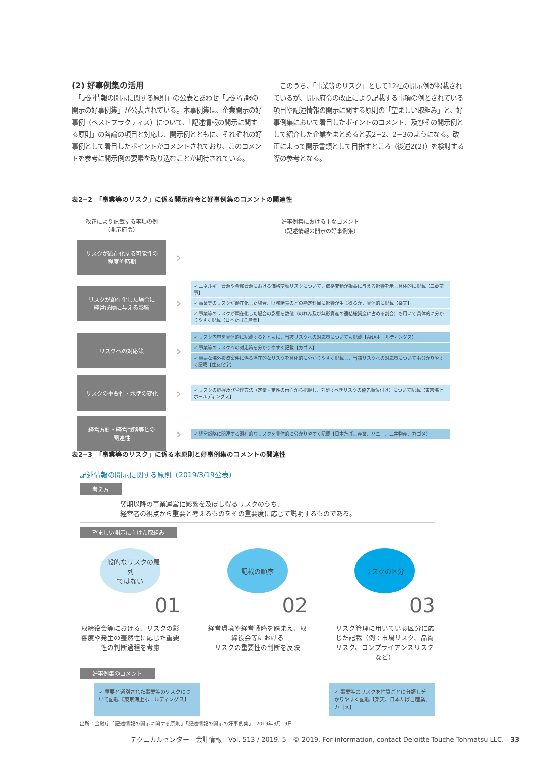(2) 好事例集の活用
　「記述情報の開示に関する原則」の公表とあわせ「記述情報の開示の好事例集」が公表されている。本事例集は、企業開示の好事例（ベストプラクティス）について、「記述情報の開示に関する原則」の各論の項目と対応し、開示例とともに、それぞれの好事例として着目したポイントがコメントされており、このコメントを参考に開示例の要素を取り込むことが期待されている。
　このうち、「事業等のリスク」として12社の開示例が掲載されているが、開示府令の改正により記載する事項の例とされている項目や記述情報の開示に関する原則の「望ましい取組み」と、好事例集において着目したポイントのコメント、及びその開示例として紹介した企業をまとめると表2−2、2−3のようになる。改正によって開示書類として目指すところ（後述2(2)）を検討する際の参考となる。
表2−2　「事業等のリスク」に係る開示府令と好事例集のコメントの関連性
改正により記載する事項の例
（開示府令）
好事例集における主なコメント
（記述情報の開示の好事例集）
リスクが顕在化する可能性の
程度や時期
›
リスクが顕在化した場合に
経営成績に与える影響
›
✓ エネルギー資源や金属資源における価格変動リスクについて、価格変動が損益に与える影響を示し具体的に記載【三菱商事】
✓ 事業等のリスクが顕在化した場合、財務諸表のどの勘定科目に影響が生じ得るか、具体的に記載【楽天】
✓ 事業等のリスクが顕在化した場合の影響を数値（のれん及び無形資産の連結総資産に占める割合）も用いて具体的に分かりやすく記載【日本たばこ産業】
リスクへの対応策
›
✓ リスク内容を具体的に記載するとともに、当該リスクへの対応策についても記載【ANAホールディングス】
✓ 事業等のリスクへの対応策を分かりやすく記載【カゴメ】
✓ 重要な海外投資案件に係る潜在的なリスクを具体的に分かりやすく記載し、当該リスクへの対応策についても分かりやすく記載【住友化学】
リスクの重要性・水準の変化
›
✓ リスクの把握及び管理方法（定量・定性の両面から把握し、対処すべきリスクの優先順位付け）について記載【東京海上ホールディングス】
経営方針・経営戦略等との
関連性
›
✓ 経営戦略に関連する潜在的なリスクを具体的に分かりやすく記載【日本たばこ産業、ソニー、三井物産、カゴメ】
表2−3　「事業等のリスク」に係る本原則と好事例集のコメントの関連性
記述情報の開示に関する原則（2019/3/19公表）
考え方
翌期以降の事業運営に影響を及ぼし得るリスクのうち、
経営者の視点から重要と考えるものをその重要度に応じて説明するものである。
望ましい開示に向けた取組み
一般的なリスクの羅列
ではない
01
取締役会等における、リスクの影響度や発生の蓋然性に応じた重要性の判断過程を考慮
記載の順序
02
経営環境や経営戦略を踏まえ、取締役会等における
リスクの重要性の判断を反映
リスクの区分
03
リスク管理に用いている区分に応じた記載（例：市場リスク、品質リスク、コンプライアンスリスクなど）
好事例集のコメント
✓ 重要と選別された事業等のリスクについて記載【東京海上ホールディングス】
✓ 事業等のリスクを性質ごとに分類し分かりやすく記載【楽天、日本たばこ産業、カゴメ】
出所：金融庁「記述情報の開示に関する原則」「記述情報の開示の好事例集」　2019年3月19日
テクニカルセンター　会計情報　Vol. 513 / 2019. 5　© 2019. For information, contact Deloitte Touche Tohmatsu LLC.　33